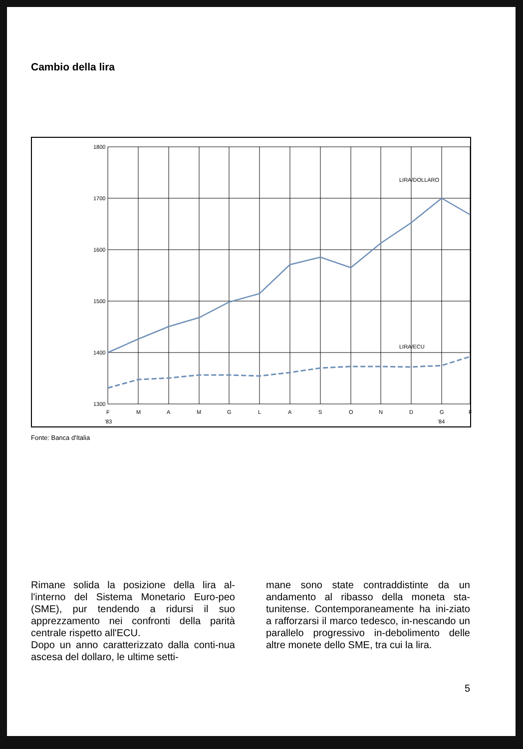Cambio della lira
1800
1700
1600
1500
1400
1300
LIRA/DOLLARO
LIRA/ECU
F
M
A
M
G
L
A
S
O
N
D
G
F
'83
'84
Fonte: Banca d'Italia
Rimane solida la posizione della lira al-l'interno del Sistema Monetario Euro-peo (SME), pur tendendo a ridursi il suo apprezzamento nei confronti della parità centrale rispetto all'ECU.
Dopo un anno caratterizzato dalla conti-nua ascesa del dollaro, le ultime setti-
mane sono state contraddistinte da un andamento al ribasso della moneta sta-tunitense. Contemporaneamente ha ini-ziato a rafforzarsi il marco tedesco, in-nescando un parallelo progressivo in-debolimento delle altre monete dello SME, tra cui la lira.
5